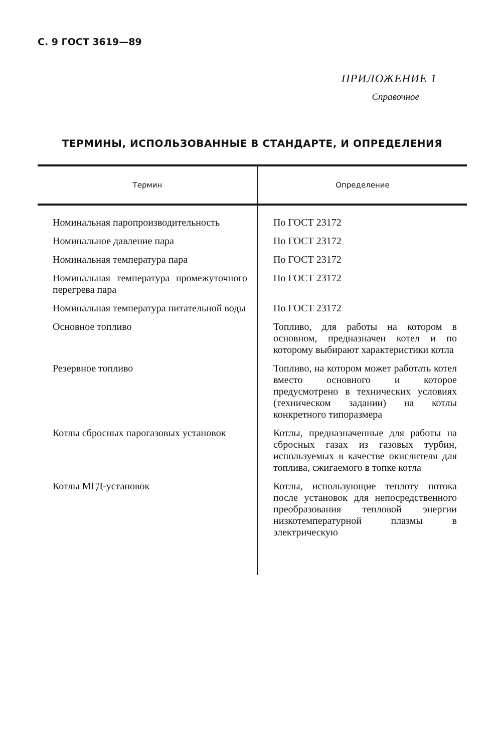С. 9 ГОСТ 3619—89
ПРИЛОЖЕНИЕ 1
Справочное
ТЕРМИНЫ, ИСПОЛЬЗОВАННЫЕ В СТАНДАРТЕ, И ОПРЕДЕЛЕНИЯ
| Термин | Определение |
| --- | --- |
| Номинальная паропроизводительность | По ГОСТ 23172 |
| Номинальное давление пара | По ГОСТ 23172 |
| Номинальная температура пара | По ГОСТ 23172 |
| Номинальная температура промежуточного перегрева пара | По ГОСТ 23172 |
| Номинальная температура питательной воды | По ГОСТ 23172 |
| Основное топливо | Топливо, для работы на котором в основном, предназначен котел и по которому выбирают характеристики котла |
| Резервное топливо | Топливо, на котором может работать котел вместо основного и которое предусмотрено в технических условиях (техническом задании) на котлы конкретного типоразмера |
| Котлы сбросных парогазовых установок | Котлы, предназначенные для работы на сбросных газах из газовых турбин, используемых в качестве окислителя для топлива, сжигаемого в топке котла |
| Котлы МГД-установок | Котлы, использующие теплоту потока после установок для непосредственного преобразования тепловой энергии низкотемпературной плазмы в электрическую |